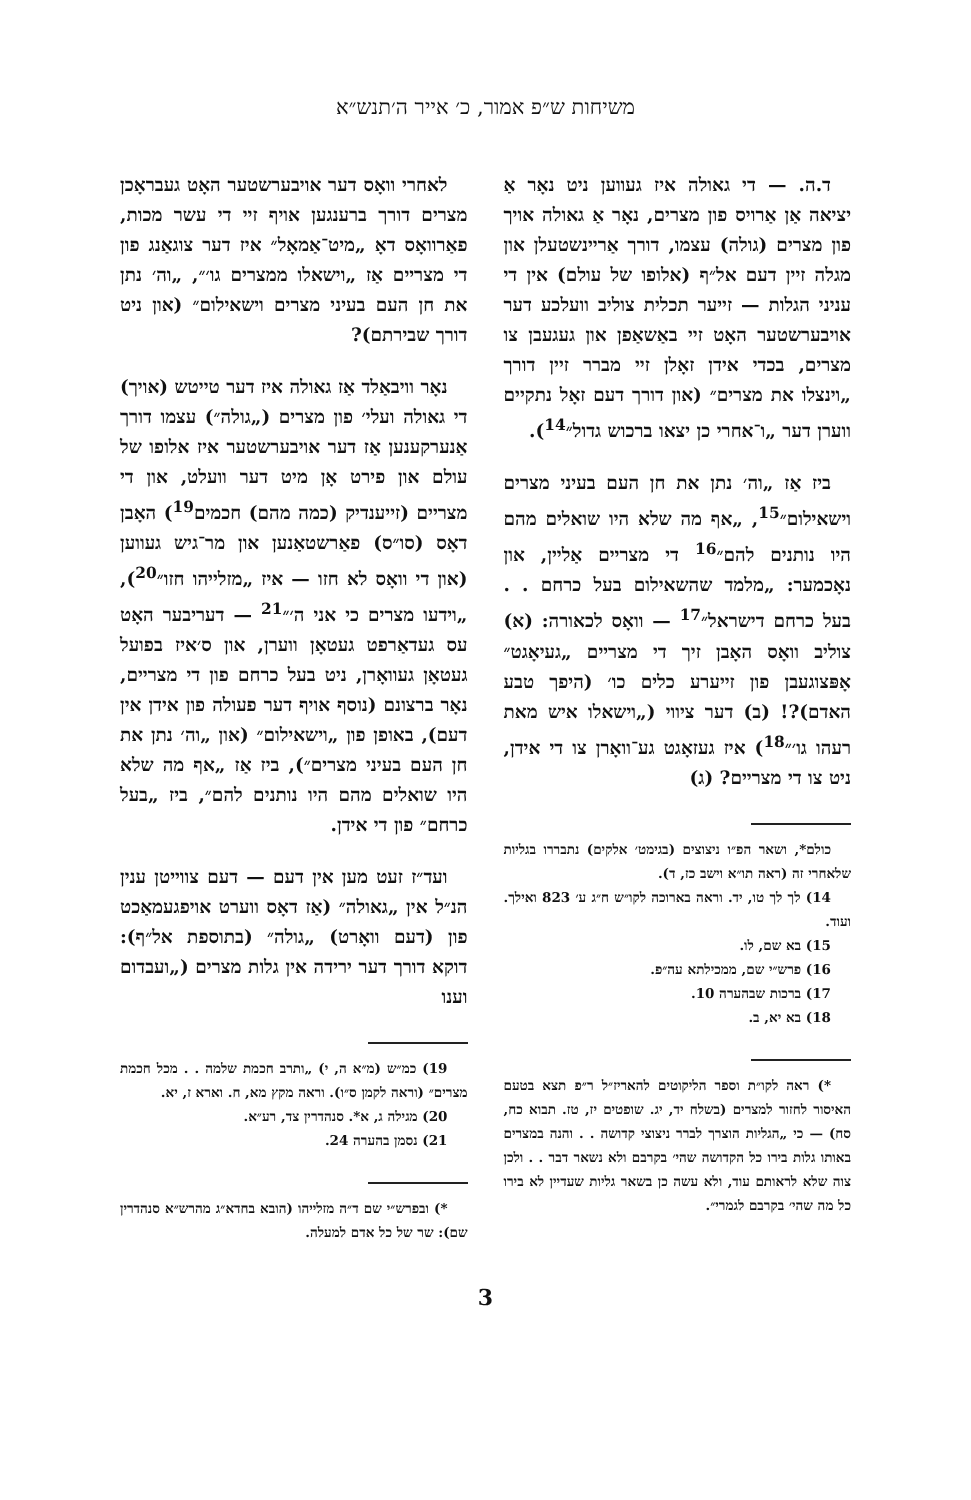משיחות ש״פ אמור, כ׳ אייר ה׳תנש״א
ד.ה. — די גאולה איז געווען ניט נאָר אַ יציאה אַן אַרויס פון מצרים, נאָר אַ גאולה אויך פון מצרים (גולה) עצמו, דורך אַריינשטעלן און מגלה זיין דעם אל״ף (אלופו של עולם) אין די עניני הגלות — זייער תכלית צוליב וועלכע דער אויבערשטער האָט זיי באַשאַפן און געגעבן צו מצרים, בכדי אידן זאָלן זיי מברר זיין דורך „וינצלו את מצרים״ (און דורך דעם זאָל נתקיים ווערן דער „ו־אחרי כן יצאו ברכוש גדול״<sup>14</sup>).
ביז אַז „וה׳ נתן את חן העם בעיני מצרים וישאילום״<sup>15</sup>, „אף מה שלא היו שואלים מהם היו נותנים להם״<sup>16</sup> די מצריים אַליין, און נאָכמער: „מלמד שהשאילום בעל כרחם . . בעל כרחם דישראל״<sup>17</sup> — וואָס לכאורה: (א) צוליב וואָס האָבן זיך די מצריים „געיאָגט״ אָפּצוגעבן פון זייערע כלים כו׳ (היפך טבע האדם)?! (ב) דער ציווי („וישאלו איש מאת רעהו גו׳״<sup>18</sup>) איז געזאָגט גע־וואָרן צו די אידן, ניט צו די מצריים? (ג)
כולם*, ושאר הפ״ו ניצוצים (בגימט׳ אלקים) נתבררו בגליות שלאחרי זה (ראה תו״א וישב כז, ד).
14) לך לך טו, יד. וראה בארוכה לקו״ש ח״ג ע׳ 823 ואילך. ועוד.
15) בא שם, לו.
16) פרש״י שם, ממכילתא עה״פ.
17) ברכות שבהערה 10.
18) בא יא, ב.
*) ראה לקו״ת וספר הליקוטים להאריז״ל ר״פ תצא בטעם האיסור לחזור למצרים (בשלח יד, יג. שופטים יז, טז. תבוא כח, סח) — כי „הגליות הוצרך לברר ניצוצי קדושה . . והנה במצרים באותו גלות בירו כל הקדושה שהי׳ בקרבם ולא נשאר דבר . . ולכן צוה שלא לראותם עוד, ולא עשה כן בשאר גליות שעדיין לא בירו כל מה שהי׳ בקרבם לגמרי״.
לאחרי וואָס דער אויבערשטער האָט געבראָכן מצרים דורך ברענגען אויף זיי די עשר מכות, פאַרוואָס דאָ „מיט־אַמאָל״ איז דער צוגאַנג פון די מצריים אַז „וישאלו ממצרים גו׳״, „וה׳ נתן את חן העם בעיני מצרים וישאילום״ (און ניט דורך שבירתם)?
נאָר וויבאַלד אַז גאולה איז דער טייטש (אויך) די גאולה ועלי׳ פון מצרים („גולה״) עצמו דורך אַנערקענען אַז דער אויבערשטער איז אלופו של עולם און פירט אָן מיט דער וועלט, און די מצריים (זייענדיק (כמה מהם) חכמים<sup>19</sup>) האָבן דאָס (סו״ס) פאַרשטאַנען און מר־גיש געווען (און די וואָס לא חזו — איז „מזלייהו חזו״<sup>20</sup>), „וידעו מצרים כי אני ה׳״<sup>21</sup> — דעריבער האָט עס געדאַרפט געטאָן ווערן, און ס׳איז בפועל געטאָן געוואָרן, ניט בעל כרחם פון די מצריים, נאָר ברצונם (נוסף אויף דער פעולה פון אידן אין דעם), באופן פון „וישאילום״ (און „וה׳ נתן את חן העם בעיני מצרים״), ביז אַז „אף מה שלא היו שואלים מהם היו נותנים להם״, ביז „בעל כרחם״ פון די אידן.
ועד״ז זעט מען אין דעם — דעם צווייטן ענין הנ״ל אין „גאולה״ (אַז דאָס ווערט אויפגעמאַכט פון (דעם וואָרט) „גולה״ (בתוספת אל״ף): דוקא דורך דער ירידה אין גלות מצרים („ועבדום וענו
19) כמ״ש (מ״א ה, י) „ותרב חכמת שלמה . . מכל חכמת מצרים״ (וראה לקמן ס״ו). וראה מקץ מא, ח. וארא ז, יא.
20) מגילה ג, א*. סנהדרין צד, רע״א.
21) נסמן בהערה 24.
*) ובפרש״י שם ד״ה מזלייהו (הובא בחדא״ג מהרש״א סנהדרין שם): שר של כל אדם למעלה.
3